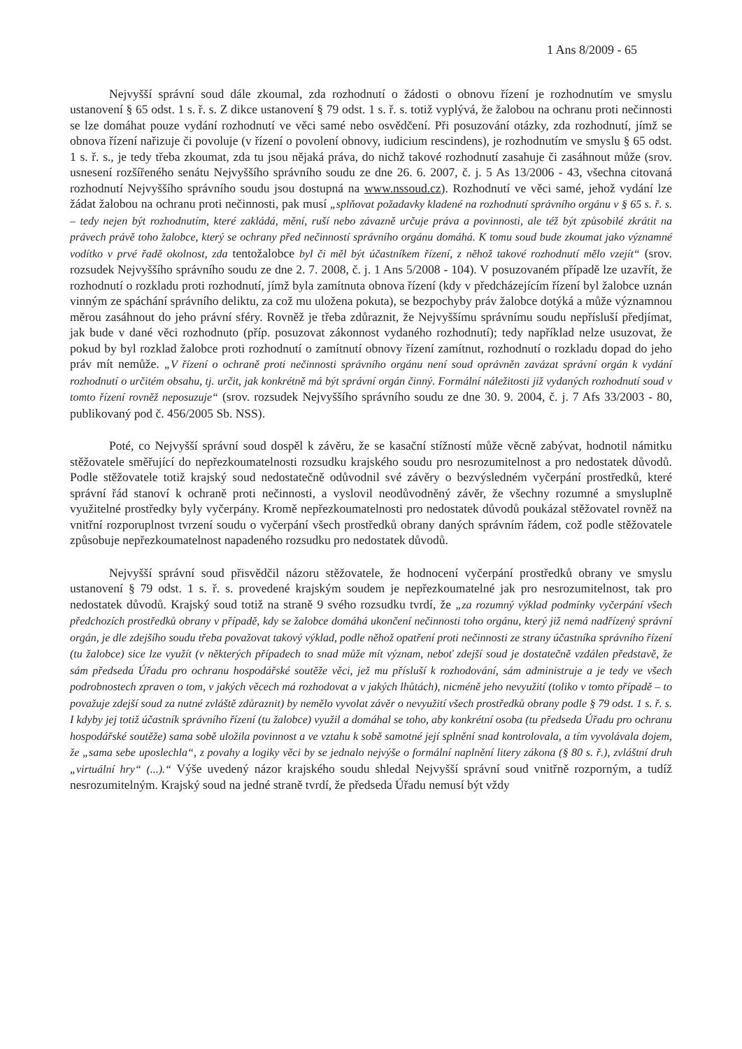1 Ans 8/2009 - 65
Nejvyšší správní soud dále zkoumal, zda rozhodnutí o žádosti o obnovu řízení je rozhodnutím ve smyslu ustanovení § 65 odst. 1 s. ř. s. Z dikce ustanovení § 79 odst. 1 s. ř. s. totiž vyplývá, že žalobou na ochranu proti nečinnosti se lze domáhat pouze vydání rozhodnutí ve věci samé nebo osvědčení. Při posuzování otázky, zda rozhodnutí, jímž se obnova řízení nařizuje či povoluje (v řízení o povolení obnovy, iudicium rescindens), je rozhodnutím ve smyslu § 65 odst. 1 s. ř. s., je tedy třeba zkoumat, zda tu jsou nějaká práva, do nichž takové rozhodnutí zasahuje či zasáhnout může (srov. usnesení rozšířeného senátu Nejvyššího správního soudu ze dne 26. 6. 2007, č. j. 5 As 13/2006 - 43, všechna citovaná rozhodnutí Nejvyššího správního soudu jsou dostupná na www.nssoud.cz). Rozhodnutí ve věci samé, jehož vydání lze žádat žalobou na ochranu proti nečinnosti, pak musí „splňovat požadavky kladené na rozhodnutí správního orgánu v § 65 s. ř. s. – tedy nejen být rozhodnutím, které zakládá, mění, ruší nebo závazně určuje práva a povinnosti, ale též být způsobilé zkrátit na právech právě toho žalobce, který se ochrany před nečinností správního orgánu domáhá. K tomu soud bude zkoumat jako významné vodítko v prvé řadě okolnost, zda tentožalobce byl či měl být účastníkem řízení, z něhož takové rozhodnutí mělo vzejít“ (srov. rozsudek Nejvyššího správního soudu ze dne 2. 7. 2008, č. j. 1 Ans 5/2008 - 104). V posuzovaném případě lze uzavřít, že rozhodnutí o rozkladu proti rozhodnutí, jímž byla zamítnuta obnova řízení (kdy v předcházejícím řízení byl žalobce uznán vinným ze spáchání správního deliktu, za což mu uložena pokuta), se bezpochyby práv žalobce dotýká a může významnou měrou zasáhnout do jeho právní sféry. Rovněž je třeba zdůraznit, že Nejvyššímu správnímu soudu nepřísluší předjímat, jak bude v dané věci rozhodnuto (příp. posuzovat zákonnost vydaného rozhodnutí); tedy například nelze usuzovat, že pokud by byl rozklad žalobce proti rozhodnutí o zamítnutí obnovy řízení zamítnut, rozhodnutí o rozkladu dopad do jeho práv mít nemůže. „V řízení o ochraně proti nečinnosti správního orgánu není soud oprávněn zavázat správní orgán k vydání rozhodnutí o určitém obsahu, tj. určit, jak konkrétně má být správní orgán činný. Formální náležitosti již vydaných rozhodnutí soud v tomto řízení rovněž neposuzuje“ (srov. rozsudek Nejvyššího správního soudu ze dne 30. 9. 2004, č. j. 7 Afs 33/2003 - 80, publikovaný pod č. 456/2005 Sb. NSS).
Poté, co Nejvyšší správní soud dospěl k závěru, že se kasační stížností může věcně zabývat, hodnotil námitku stěžovatele směřující do nepřezkoumatelnosti rozsudku krajského soudu pro nesrozumitelnost a pro nedostatek důvodů. Podle stěžovatele totiž krajský soud nedostatečně odůvodnil své závěry o bezvýsledném vyčerpání prostředků, které správní řád stanoví k ochraně proti nečinnosti, a vyslovil neodůvodněný závěr, že všechny rozumné a smysluplně využitelné prostředky byly vyčerpány. Kromě nepřezkoumatelnosti pro nedostatek důvodů poukázal stěžovatel rovněž na vnitřní rozporuplnost tvrzení soudu o vyčerpání všech prostředků obrany daných správním řádem, což podle stěžovatele způsobuje nepřezkoumatelnost napadeného rozsudku pro nedostatek důvodů.
Nejvyšší správní soud přisvědčil názoru stěžovatele, že hodnocení vyčerpání prostředků obrany ve smyslu ustanovení § 79 odst. 1 s. ř. s. provedené krajským soudem je nepřezkoumatelné jak pro nesrozumitelnost, tak pro nedostatek důvodů. Krajský soud totiž na straně 9 svého rozsudku tvrdí, že „za rozumný výklad podmínky vyčerpání všech předchozích prostředků obrany v případě, kdy se žalobce domáhá ukončení nečinnosti toho orgánu, který již nemá nadřízený správní orgán, je dle zdejšího soudu třeba považovat takový výklad, podle něhož opatření proti nečinnosti ze strany účastníka správního řízení (tu žalobce) sice lze využít (v některých případech to snad může mít význam, neboť zdejší soud je dostatečně vzdálen představě, že sám předseda Úřadu pro ochranu hospodářské soutěže věci, jež mu přísluší k rozhodování, sám administruje a je tedy ve všech podrobnostech zpraven o tom, v jakých věcech má rozhodovat a v jakých lhůtách), nicméně jeho nevyužití (toliko v tomto případě – to považuje zdejší soud za nutné zvláště zdůraznit) by nemělo vyvolat závěr o nevyužití všech prostředků obrany podle § 79 odst. 1 s. ř. s. I kdyby jej totiž účastník správního řízení (tu žalobce) využil a domáhal se toho, aby konkrétní osoba (tu předseda Úřadu pro ochranu hospodářské soutěže) sama sobě uložila povinnost a ve vztahu k sobě samotné její splnění snad kontrolovala, a tím vyvolávala dojem, že „sama sebe uposlechla“, z povahy a logiky věci by se jednalo nejvýše o formální naplnění litery zákona (§ 80 s. ř.), zvláštní druh „virtuální hry“ (...).“ Výše uvedený názor krajského soudu shledal Nejvyšší správní soud vnitřně rozporným, a tudíž nesrozumitelným. Krajský soud na jedné straně tvrdí, že předseda Úřadu nemusí být vždy